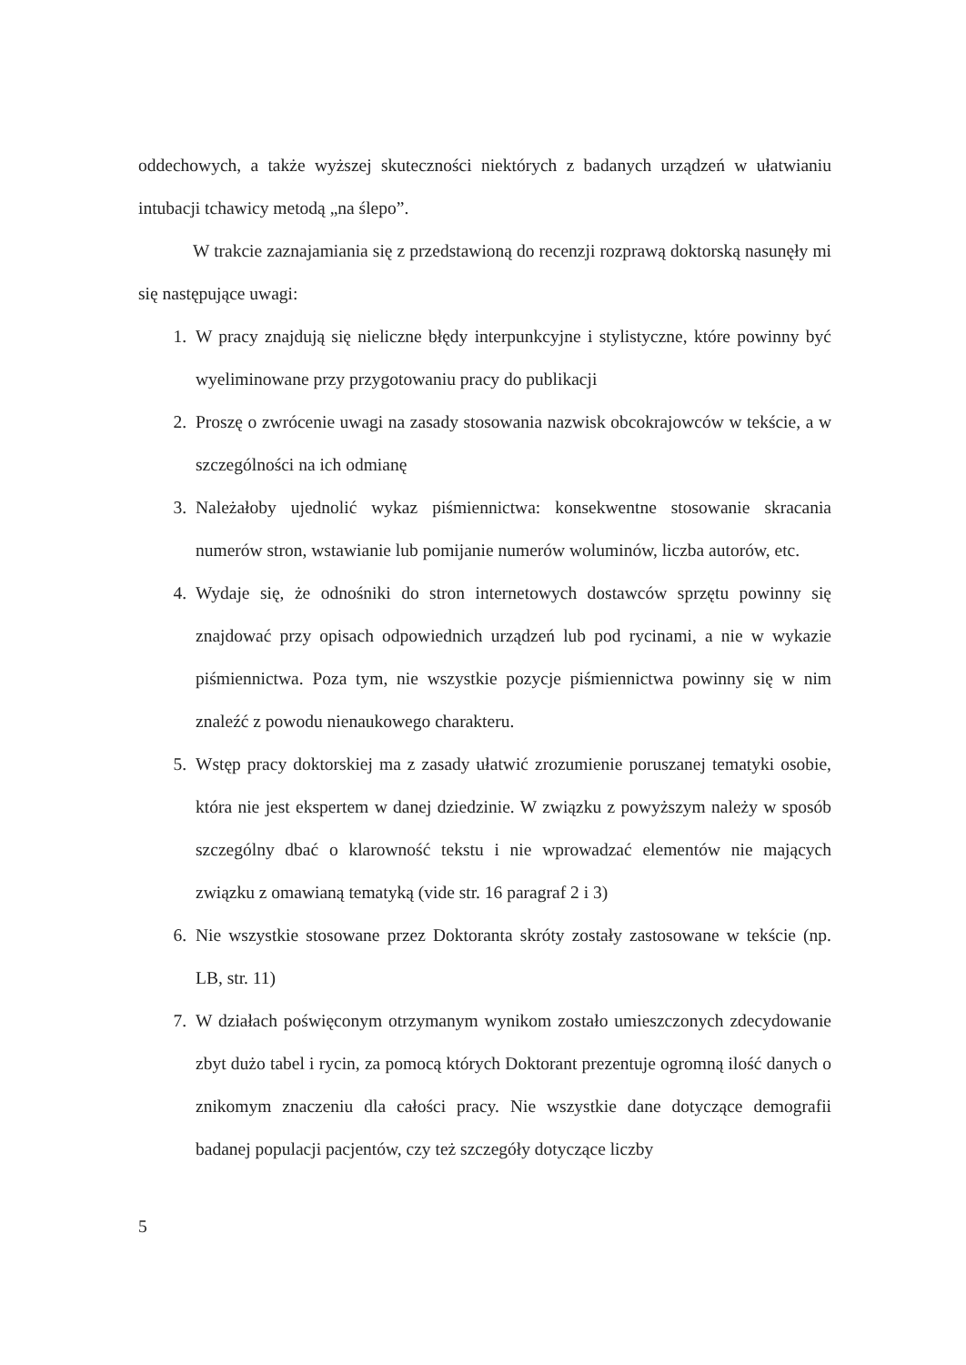oddechowych, a także wyższej skuteczności niektórych z badanych urządzeń w ułatwianiu intubacji tchawicy metodą „na ślepo”.
W trakcie zaznajamiania się z przedstawioną do recenzji rozprawą doktorską nasunęły mi się następujące uwagi:
1. W pracy znajdują się nieliczne błędy interpunkcyjne i stylistyczne, które powinny być wyeliminowane przy przygotowaniu pracy do publikacji
2. Proszę o zwrócenie uwagi na zasady stosowania nazwisk obcokrajowców w tekście, a w szczególności na ich odmianę
3. Należałoby ujednolić wykaz piśmiennictwa: konsekwentne stosowanie skracania numerów stron, wstawianie lub pomijanie numerów woluminów, liczba autorów, etc.
4. Wydaje się, że odnośniki do stron internetowych dostawców sprzętu powinny się znajdować przy opisach odpowiednich urządzeń lub pod rycinami, a nie w wykazie piśmiennictwa. Poza tym, nie wszystkie pozycje piśmiennictwa powinny się w nim znaleźć z powodu nienaukowego charakteru.
5. Wstęp pracy doktorskiej ma z zasady ułatwić zrozumienie poruszanej tematyki osobie, która nie jest ekspertem w danej dziedzinie. W związku z powyższym należy w sposób szczególny dbać o klarowność tekstu i nie wprowadzać elementów nie mających związku z omawianą tematyką (vide str. 16 paragraf 2 i 3)
6. Nie wszystkie stosowane przez Doktoranta skróty zostały zastosowane w tekście (np. LB, str. 11)
7. W działach poświęconym otrzymanym wynikom zostało umieszczonych zdecydowanie zbyt dużo tabel i rycin, za pomocą których Doktorant prezentuje ogromną ilość danych o znikomym znaczeniu dla całości pracy. Nie wszystkie dane dotyczące demografii badanej populacji pacjentów, czy też szczegóły dotyczące liczby
5